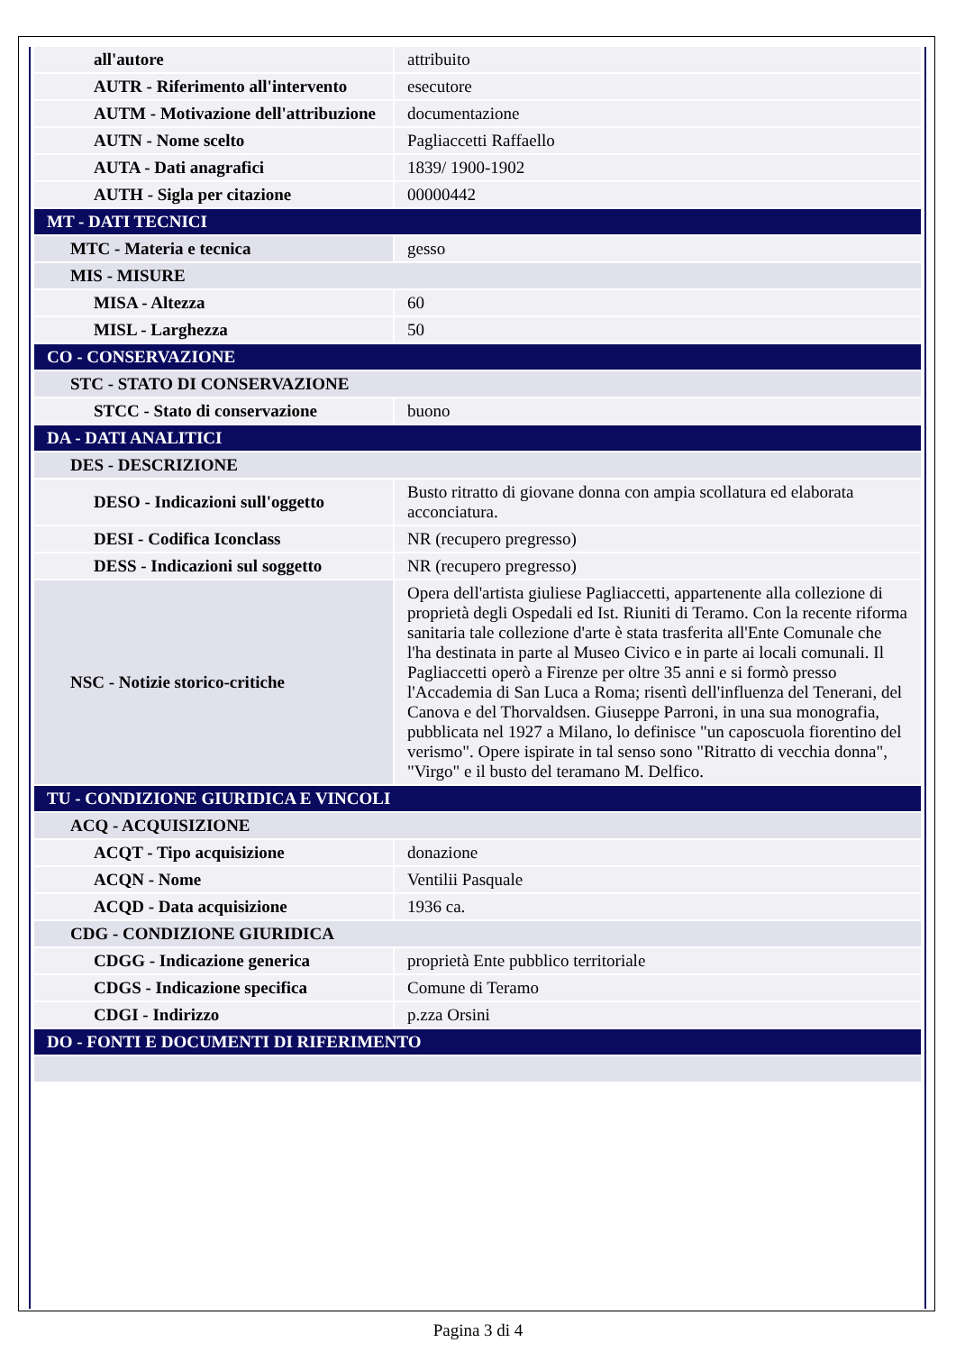| all'autore | attribuito |
| AUTR - Riferimento all'intervento | esecutore |
| AUTM - Motivazione dell'attribuzione | documentazione |
| AUTN - Nome scelto | Pagliaccetti Raffaello |
| AUTA - Dati anagrafici | 1839/ 1900-1902 |
| AUTH - Sigla per citazione | 00000442 |
| MT - DATI TECNICI | |
| MTC - Materia e tecnica | gesso |
| MIS - MISURE | |
| MISA - Altezza | 60 |
| MISL - Larghezza | 50 |
| CO - CONSERVAZIONE | |
| STC - STATO DI CONSERVAZIONE | |
| STCC - Stato di conservazione | buono |
| DA - DATI ANALITICI | |
| DES - DESCRIZIONE | |
| DESO - Indicazioni sull'oggetto | Busto ritratto di giovane donna con ampia scollatura ed elaborata acconciatura. |
| DESI - Codifica Iconclass | NR (recupero pregresso) |
| DESS - Indicazioni sul soggetto | NR (recupero pregresso) |
| NSC - Notizie storico-critiche | Opera dell'artista giuliese Pagliaccetti, appartenente alla collezione di proprietà degli Ospedali ed Ist. Riuniti di Teramo. Con la recente riforma sanitaria tale collezione d'arte è stata trasferita all'Ente Comunale che l'ha destinata in parte al Museo Civico e in parte ai locali comunali. Il Pagliaccetti operò a Firenze per oltre 35 anni e si formò presso l'Accademia di San Luca a Roma; risentì dell'influenza del Tenerani, del Canova e del Thorvaldsen. Giuseppe Parroni, in una sua monografia, pubblicata nel 1927 a Milano, lo definisce "un caposcuola fiorentino del verismo". Opere ispirate in tal senso sono "Ritratto di vecchia donna", "Virgo" e il busto del teramano M. Delfico. |
| TU - CONDIZIONE GIURIDICA E VINCOLI | |
| ACQ - ACQUISIZIONE | |
| ACQT - Tipo acquisizione | donazione |
| ACQN - Nome | Ventilii Pasquale |
| ACQD - Data acquisizione | 1936 ca. |
| CDG - CONDIZIONE GIURIDICA | |
| CDGG - Indicazione generica | proprietà Ente pubblico territoriale |
| CDGS - Indicazione specifica | Comune di Teramo |
| CDGI - Indirizzo | p.zza Orsini |
| DO - FONTI E DOCUMENTI DI RIFERIMENTO | |
Pagina 3 di 4